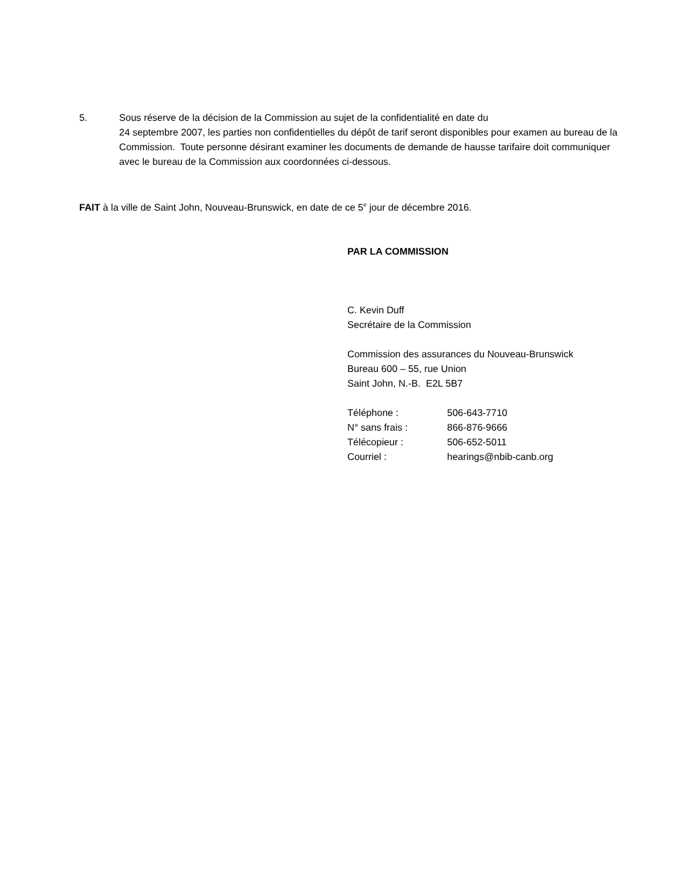5. Sous réserve de la décision de la Commission au sujet de la confidentialité en date du
24 septembre 2007, les parties non confidentielles du dépôt de tarif seront disponibles pour examen au bureau de la Commission. Toute personne désirant examiner les documents de demande de hausse tarifaire doit communiquer avec le bureau de la Commission aux coordonnées ci-dessous.
FAIT à la ville de Saint John, Nouveau-Brunswick, en date de ce 5<sup>e</sup> jour de décembre 2016.
PAR LA COMMISSION
C. Kevin Duff
Secrétaire de la Commission
Commission des assurances du Nouveau-Brunswick
Bureau 600 – 55, rue Union
Saint John, N.-B. E2L 5B7
| Téléphone : | 506-643-7710 |
| N° sans frais : | 866-876-9666 |
| Télécopieur : | 506-652-5011 |
| Courriel : | hearings@nbib-canb.org |